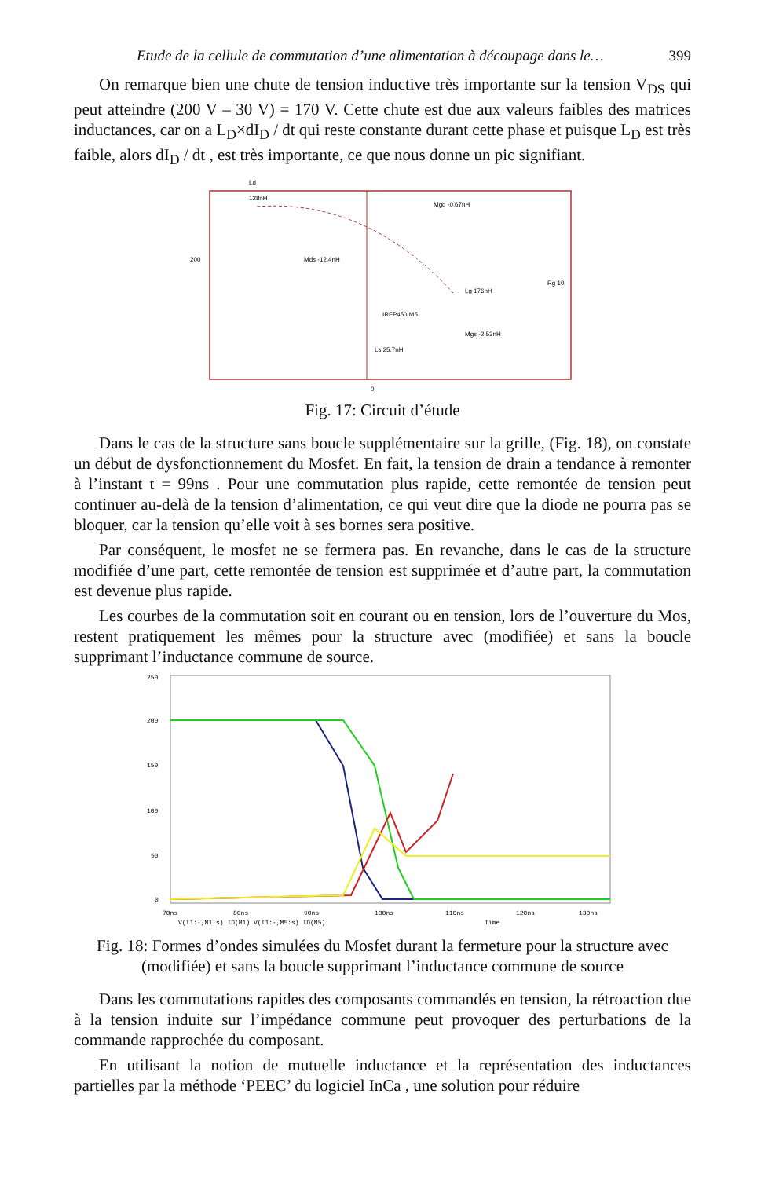Etude de la cellule de commutation d’une alimentation à découpage dans le… 399
On remarque bien une chute de tension inductive très importante sur la tension V<sub>DS</sub> qui peut atteindre (200 V – 30 V) = 170 V. Cette chute est due aux valeurs faibles des matrices inductances, car on a L<sub>D</sub>×dI<sub>D</sub> / dt qui reste constante durant cette phase et puisque L<sub>D</sub> est très faible, alors dI<sub>D</sub> / dt , est très importante, ce que nous donne un pic signifiant.
Ld
128nH
Mgd -0.67nH
Mds -12.4nH
Lg 176nH
IRFP450 M5
Ls 25.7nH
Mgs -2.53nH
200
Rg 10
0
Fig. 17: Circuit d’étude
Dans le cas de la structure sans boucle supplémentaire sur la grille, (Fig. 18), on constate un début de dysfonctionnement du Mosfet. En fait, la tension de drain a tendance à remonter à l’instant t = 99ns . Pour une commutation plus rapide, cette remontée de tension peut continuer au-delà de la tension d’alimentation, ce qui veut dire que la diode ne pourra pas se bloquer, car la tension qu’elle voit à ses bornes sera positive.
Par conséquent, le mosfet ne se fermera pas. En revanche, dans le cas de la structure modifiée d’une part, cette remontée de tension est supprimée et d’autre part, la commutation est devenue plus rapide.
Les courbes de la commutation soit en courant ou en tension, lors de l’ouverture du Mos, restent pratiquement les mêmes pour la structure avec (modifiée) et sans la boucle supprimant l’inductance commune de source.
250
200
150
100
50
0
70ns
80ns
90ns
100ns
110ns
120ns
130ns
V(I1:-,M1:s) ID(M1) V(I1:-,M5:s) ID(M5)
Time
Fig. 18: Formes d’ondes simulées du Mosfet durant la fermeture pour la structure avec (modifiée) et sans la boucle supprimant l’inductance commune de source
Dans les commutations rapides des composants commandés en tension, la rétroaction due à la tension induite sur l’impédance commune peut provoquer des perturbations de la commande rapprochée du composant.
En utilisant la notion de mutuelle inductance et la représentation des inductances partielles par la méthode ‘PEEC’ du logiciel InCa , une solution pour réduire